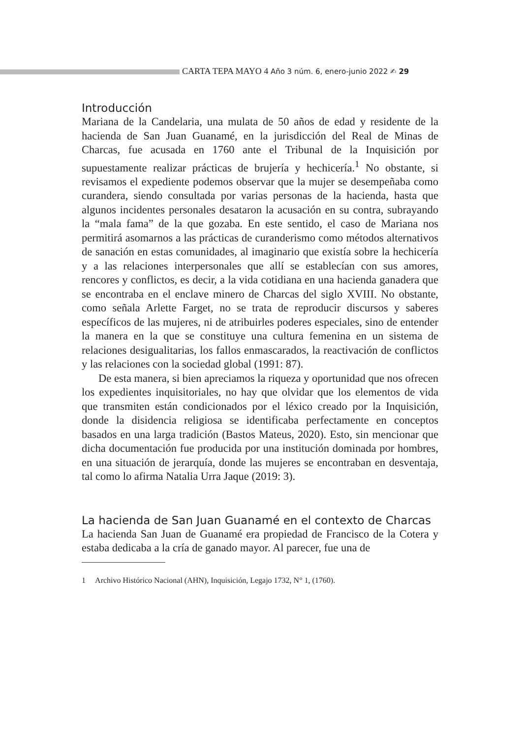CARTA TEPA MAYO 4 Año 3 núm. 6, enero-junio 2022 ✍ 29
Introducción
Mariana de la Candelaria, una mulata de 50 años de edad y residente de la hacienda de San Juan Guanamé, en la jurisdicción del Real de Minas de Charcas, fue acusada en 1760 ante el Tribunal de la Inquisición por supuestamente realizar prácticas de brujería y hechicería.<sup>1</sup> No obstante, si revisamos el expediente podemos observar que la mujer se desempeñaba como curandera, siendo consultada por varias personas de la hacienda, hasta que algunos incidentes personales desataron la acusación en su contra, subrayando la “mala fama” de la que gozaba. En este sentido, el caso de Mariana nos permitirá asomarnos a las prácticas de curanderismo como métodos alternativos de sanación en estas comunidades, al imaginario que existía sobre la hechicería y a las relaciones interpersonales que allí se establecían con sus amores, rencores y conflictos, es decir, a la vida cotidiana en una hacienda ganadera que se encontraba en el enclave minero de Charcas del siglo XVIII. No obstante, como señala Arlette Farget, no se trata de reproducir discursos y saberes específicos de las mujeres, ni de atribuirles poderes especiales, sino de entender la manera en la que se constituye una cultura femenina en un sistema de relaciones desigualitarias, los fallos enmascarados, la reactivación de conflictos y las relaciones con la sociedad global (1991: 87).
De esta manera, si bien apreciamos la riqueza y oportunidad que nos ofrecen los expedientes inquisitoriales, no hay que olvidar que los elementos de vida que transmiten están condicionados por el léxico creado por la Inquisición, donde la disidencia religiosa se identificaba perfectamente en conceptos basados en una larga tradición (Bastos Mateus, 2020). Esto, sin mencionar que dicha documentación fue producida por una institución dominada por hombres, en una situación de jerarquía, donde las mujeres se encontraban en desventaja, tal como lo afirma Natalia Urra Jaque (2019: 3).
La hacienda de San Juan Guanamé en el contexto de Charcas
La hacienda San Juan de Guanamé era propiedad de Francisco de la Cotera y estaba dedicaba a la cría de ganado mayor. Al parecer, fue una de
1 Archivo Histórico Nacional (AHN), Inquisición, Legajo 1732, N° 1, (1760).